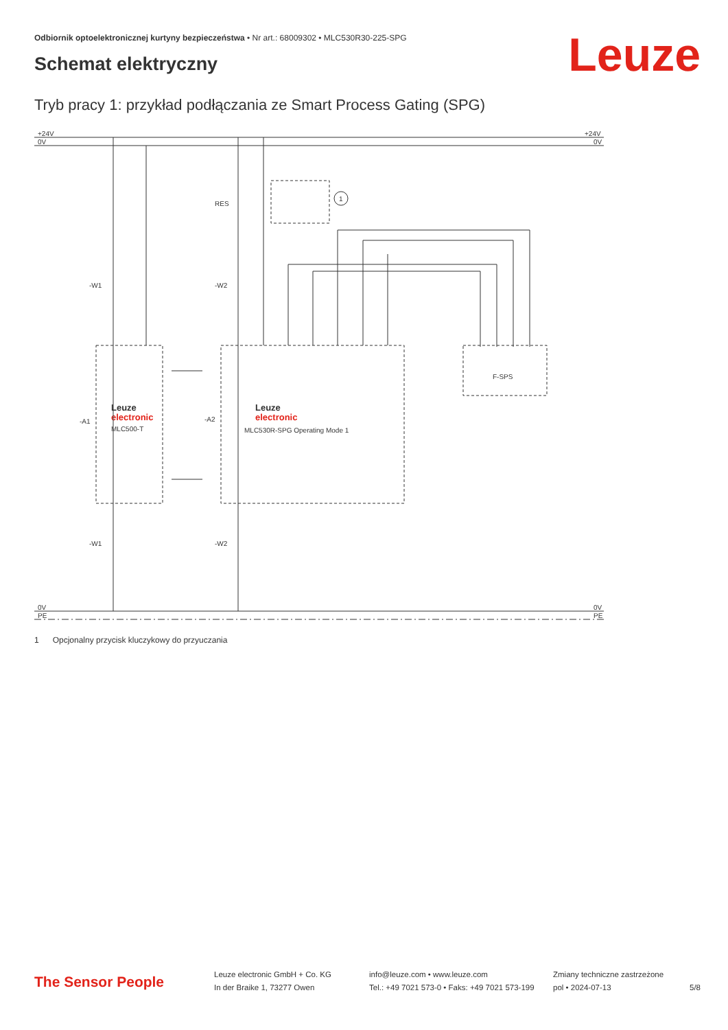Odbiornik optoelektronicznej kurtyny bezpieczeństwa • Nr art.: 68009302 • MLC530R30-225-SPG
Leuze Schemat elektryczny
Tryb pracy 1: przykład podłączania ze Smart Process Gating (SPG)
+24V
0V
+24V
0V
0V
PE
0V
PE
RES
1
-W1
-W2
-A1
-A2
Leuze
electronic
MLC500-T
Leuze
electronic
MLC530R-SPG Operating Mode 1
F-SPS
-W1
-W2
1 Opcjonalny przycisk kluczykowy do przyuczania
The Sensor People
Leuze electronic GmbH + Co. KG
In der Braike 1, 73277 Owen
info@leuze.com • www.leuze.com
Tel.: +49 7021 573-0 • Faks: +49 7021 573-199
Zmiany techniczne zastrzeżone
pol • 2024-07-13
5/8